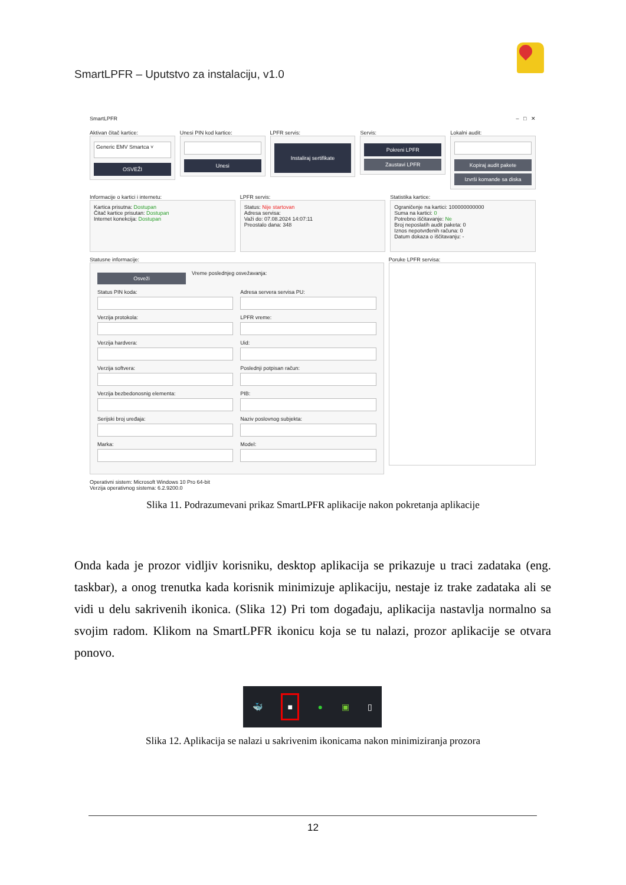SmartLPFR – Uputstvo za instalaciju, v1.0
SmartLPFR – □ ✕
Aktivan čitač kartice:
Generic EMV Smartca ˅
OSVEŽI
Unesi PIN kod kartice:
Unesi
LPFR servis:
Instaliraj sertifikate
Servis:
Pokreni LPFR
Zaustavi LPFR
Lokalni audit:
Kopiraj audit pakete
Izvrši komande sa diska
Informacije o kartici i internetu:
Kartica prisutna: Dostupan
Čitač kartice prisutan: Dostupan
Internet konekcija: Dostupan
LPFR servis:
Status: Nije startovan
Adresa servisa:
Važi do: 07.08.2024 14:07:11
Preostalo dana: 348
Statistika kartice:
Ograničenje na kartici: 100000000000
Suma na kartici: 0
Potrebno iščitavanje: Ne
Broj neposlatih audit paketa: 0
Iznos nepotvrđenih računa: 0
Datum dokaza o iščitavanju: -
Statusne informacije:
Osveži
Vreme poslednjeg osvežavanja:
Status PIN koda:
Adresa servera servisa PU:
Verzija protokola:
LPFR vreme:
Verzija hardvera:
Uid:
Verzija softvera:
Poslednji potpisan račun:
Verzija bezbedonosnig elementa:
PIB:
Serijski broj uređaja:
Naziv poslovnog subjekta:
Marka:
Model:
Poruke LPFR servisa:
Operativni sistem: Microsoft Windows 10 Pro 64-bit
Verzija operativnog sistema: 6.2.9200.0
Slika 11. Podrazumevani prikaz SmartLPFR aplikacije nakon pokretanja aplikacije
Onda kada je prozor vidljiv korisniku, desktop aplikacija se prikazuje u traci zadataka (eng. taskbar), a onog trenutka kada korisnik minimizuje aplikaciju, nestaje iz trake zadataka ali se vidi u delu sakrivenih ikonica. (Slika 12) Pri tom događaju, aplikacija nastavlja normalno sa svojim radom. Klikom na SmartLPFR ikonicu koja se tu nalazi, prozor aplikacije se otvara ponovo.
🐳 ■ ● ▣ ▯
Slika 12. Aplikacija se nalazi u sakrivenim ikonicama nakon minimiziranja prozora
12